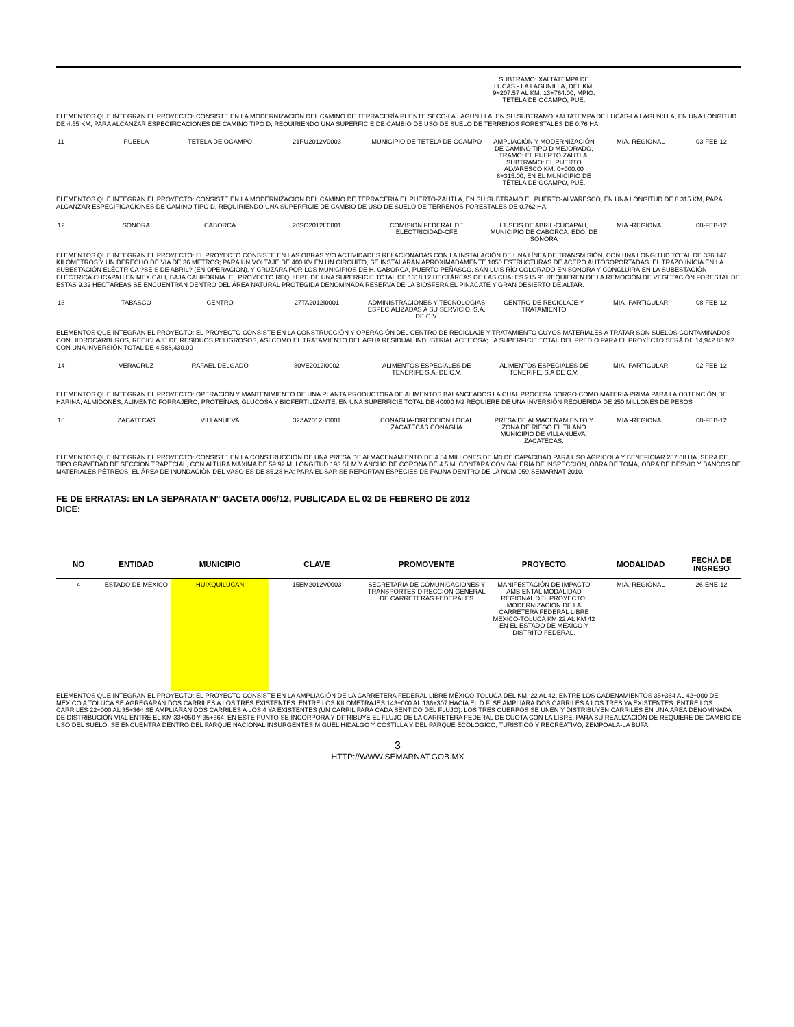| | | | | | SUBTRAMO: XALTATEMPA DE LUCAS - LA LAGUNILLA, DEL KM. 9+207.57 AL KM. 13+764.00, MPIO. TÉTELA DE OCAMPO, PUÉ. | | |
ELEMENTOS QUE INTEGRAN EL PROYECTO: CONSISTE EN LA MODERNIZACIÓN DEL CAMINO DE TERRACERÍA PUENTE SECO-LA LAGUNILLA, EN SU SUBTRAMO XALTATEMPA DE LUCAS-LA LAGUNILLA, EN UNA LONGITUD DE 4.55 KM, PARA ALCANZAR ESPECIFICACIONES DE CAMINO TIPO D, REQUIRIENDO UNA SUPERFICIE DE CAMBIO DE USO DE SUELO DE TERRENOS FORESTALES DE 0.76 HA.
| 11 | PUEBLA | TETELA DE OCAMPO | 21PU2012V0003 | MUNICIPIO DE TETELA DE OCAMPO | AMPLIACIÓN Y MODERNIZACIÓN DE CAMINO TIPO D MEJORADO, TRAMO: EL PUERTO ZAUTLA. SUBTRAMO: EL PUERTO ALVARESCO KM. 0+000.00 8+315.00, EN EL MUNICIPIO DE TÉTELA DE OCAMPO, PUÉ. | MIA.-REGIONAL | 03-FEB-12 |
ELEMENTOS QUE INTEGRAN EL PROYECTO: CONSISTE EN LA MODERNIZACIÓN DEL CAMINO DE TERRACERÍA EL PUERTO-ZAUTLA, EN SU SUBTRAMO EL PUERTO-ALVARESCO, EN UNA LONGITUD DE 8.315 KM, PARA ALCANZAR ESPECIFICACIONES DE CAMINO TIPO D, REQUIRIENDO UNA SUPERFICIE DE CAMBIO DE USO DE SUELO DE TERRENOS FORESTALES DE 0.762 HA.
| 12 | SONORA | CABORCA | 26SO2012E0001 | COMISION FEDERAL DE ELECTRICIDAD-CFE | LT SEIS DE ABRIL-CUCAPAH, MUNICIPIO DE CABORCA, EDO. DE SONORA | MIA.-REGIONAL | 08-FEB-12 |
ELEMENTOS QUE INTEGRAN EL PROYECTO: EL PROYECTO CONSISTE EN LAS OBRAS Y/O ACTIVIDADES RELACIONADAS CON LA INSTALACIÓN DE UNA LÍNEA DE TRANSMISIÓN, CON UNA LONGITUD TOTAL DE 336.147 KILÓMETROS Y UN DERECHO DE VÍA DE 36 METROS; PARA UN VOLTAJE DE 400 KV EN UN CIRCUITO, SE INSTALARAN APROXIMADAMENTE 1050 ESTRUCTURAS DE ACERO AUTOSOPORTADAS. EL TRAZO INICIA EN LA SUBESTACIÓN ELÉCTRICA ?SEIS DE ABRIL? (EN OPERACIÓN), Y CRUZARA POR LOS MUNICIPIOS DE H. CABORCA, PUERTO PEÑASCO, SAN LUIS RÍO COLORADO EN SONORA Y CONCLUIRÁ EN LA SUBESTACIÓN ELÉCTRICA CUCAPAH EN MEXICALI, BAJA CALIFORNIA. EL PROYECTO REQUIERE DE UNA SUPERFICIE TOTAL DE 1318.12 HECTÁREAS DE LAS CUALES 215.91 REQUIEREN DE LA REMOCIÓN DE VEGETACIÓN FORESTAL DE ESTAS 9.32 HECTÁREAS SE ENCUENTRAN DENTRO DEL ÁREA NATURAL PROTEGIDA DENOMINADA RESERVA DE LA BIOSFERA EL PINACATE Y GRAN DESIERTO DE ALTAR.
| 13 | TABASCO | CENTRO | 27TA2012I0001 | ADMINISTRACIONES Y TECNOLOGIAS ESPECIALIZADAS A SU SERVICIO, S.A. DE C.V. | CENTRO DE RECICLAJE Y TRATAMIENTO | MIA.-PARTICULAR | 08-FEB-12 |
ELEMENTOS QUE INTEGRAN EL PROYECTO: EL PROYECTO CONSISTE EN LA CONSTRUCCIÓN Y OPERACIÓN DEL CENTRO DE RECICLAJE Y TRATAMIENTO CUYOS MATERIALES A TRATAR SON SUELOS CONTAMINADOS CON HIDROCARBUROS, RECICLAJE DE RESIDUOS PELIGROSOS, ASI COMO EL TRATAMIENTO DEL AGUA RESIDUAL INDUSTRIAL ACEITOSA; LA SUPERFICIE TOTAL DEL PREDIO PARA EL PROYECTO SERÁ DE 14,942.83 M2 CON UNA INVERSIÓN TOTAL DE 4,588,430.00
| 14 | VERACRUZ | RAFAEL DELGADO | 30VE2012I0002 | ALIMENTOS ESPECIALES DE TENERIFE S.A. DE C.V. | ALIMENTOS ESPECIALES DE TENERIFE, S.A DE C.V. | MIA.-PARTICULAR | 02-FEB-12 |
ELEMENTOS QUE INTEGRAN EL PROYECTO: OPERACIÓN Y MANTENIMIENTO DE UNA PLANTA PRODUCTORA DE ALIMENTOS BALANCEADOS LA CUAL PROCESA SORGO COMO MATERIA PRIMA PARA LA OBTENCIÓN DE HARINA, ALMIDONES, ALIMENTO FORRAJERO, PROTEÍNAS, GLUCOSA Y BIOFERTILIZANTE, EN UNA SUPERFICIE TOTAL DE 40000 M2 REQUIERE DE UNA INVERSIÓN REQUERIDA DE 250 MILLONES DE PESOS
| 15 | ZACATECAS | VILLANUEVA | 32ZA2012H0001 | CONAGUA-DIRECCION LOCAL ZACATECAS CONAGUA | PRESA DE ALMACENAMIENTO Y ZONA DE RIEGO EL TILANO MUNICIPIO DE VILLANUEVA, ZACATECAS. | MIA.-REGIONAL | 08-FEB-12 |
ELEMENTOS QUE INTEGRAN EL PROYECTO: CONSISTE EN LA CONSTRUCCIÓN DE UNA PRESA DE ALMACENAMIENTO DE 4.54 MILLONES DE M3 DE CAPACIDAD PARA USO AGRICOLA Y BENEFICIAR 257.68 HA. SERA DE TIPO GRAVEDAD DE SECCIÓN TRAPECIAL, CON ALTURA MÁXIMA DE 59.92 M, LONGITUD 193.51 M Y ANCHO DE CORONA DE 4.5 M. CONTARA CON GALERÍA DE INSPECCIÓN, OBRA DE TOMA, OBRA DE DESVÍO Y BANCOS DE MATERIALES PÉTREOS. EL ÁREA DE INUNDACIÓN DEL VASO ES DE 85.28 HA; PARA EL SAR SE REPORTAN ESPECIES DE FAUNA DENTRO DE LA NOM-059-SEMARNAT-2010.
FE DE ERRATAS: EN LA SEPARATA N° GACETA 006/12, PUBLICADA EL 02 DE FEBRERO DE 2012
DICE:
| NO | ENTIDAD | MUNICIPIO | CLAVE | PROMOVENTE | PROYECTO | MODALIDAD | FECHA DE INGRESO |
| --- | --- | --- | --- | --- | --- | --- | --- |
| 4 | ESTADO DE MEXICO | HUIXQUILUCAN | 15EM2012V0003 | SECRETARIA DE COMUNICACIONES Y TRANSPORTES-DIRECCION GENERAL DE CARRETERAS FEDERALES | MANIFESTACIÓN DE IMPACTO AMBIENTAL MODALIDAD REGIONAL DEL PROYECTO: MODERNIZACIÓN DE LA CARRETERA FEDERAL LIBRE MÉXICO-TOLUCA KM 22 AL KM 42 EN EL ESTADO DE MÉXICO Y DISTRITO FEDERAL. | MIA.-REGIONAL | 26-ENE-12 |
ELEMENTOS QUE INTEGRAN EL PROYECTO: EL PROYECTO CONSISTE EN LA AMPLIACIÓN DE LA CARRETERA FEDERAL LIBRE MÉXICO-TOLUCA DEL KM. 22 AL 42. ENTRE LOS CADENAMIENTOS 35+364 AL 42+000 DE MÉXICO A TOLUCA SE AGREGARÁN DOS CARRILES A LOS TRES EXISTENTES. ENTRE LOS KILOMETRAJES 143+000 AL 136+307 HACIA EL D.F. SE AMPLIARÁ DOS CARRILES A LOS TRES YA EXISTENTES. ENTRE LOS CARRILES 22+000 AL 35+364 SE AMPLIARÁN DOS CARRILES A LOS 4 YA EXISTENTES (UN CARRIL PARA CADA SENTIDO DEL FLUJO). LOS TRES CUERPOS SE UNEN Y DISTRIBUYEN CARRILES EN UNA ÁREA DENOMINADA DE DISTRIBUCIÓN VIAL ENTRE EL KM 33+050 Y 35+364, EN ESTE PUNTO SE INCORPORA Y DITRIBUYE EL FLUJO DE LA CARRETERA FEDERAL DE CUOTA CON LA LIBRE. PARA SU REALIZACIÓN DE REQUIERE DE CAMBIO DE USO DEL SUELO. SE ENCUENTRA DENTRO DEL PARQUE NACIONAL INSURGENTES MIGUEL HIDALGO Y COSTILLA Y DEL PARQUE ECOLÓGICO, TURÍSTICO Y RECREATIVO, ZEMPOALA-LA BUFA.
3
HTTP://WWW.SEMARNAT.GOB.MX